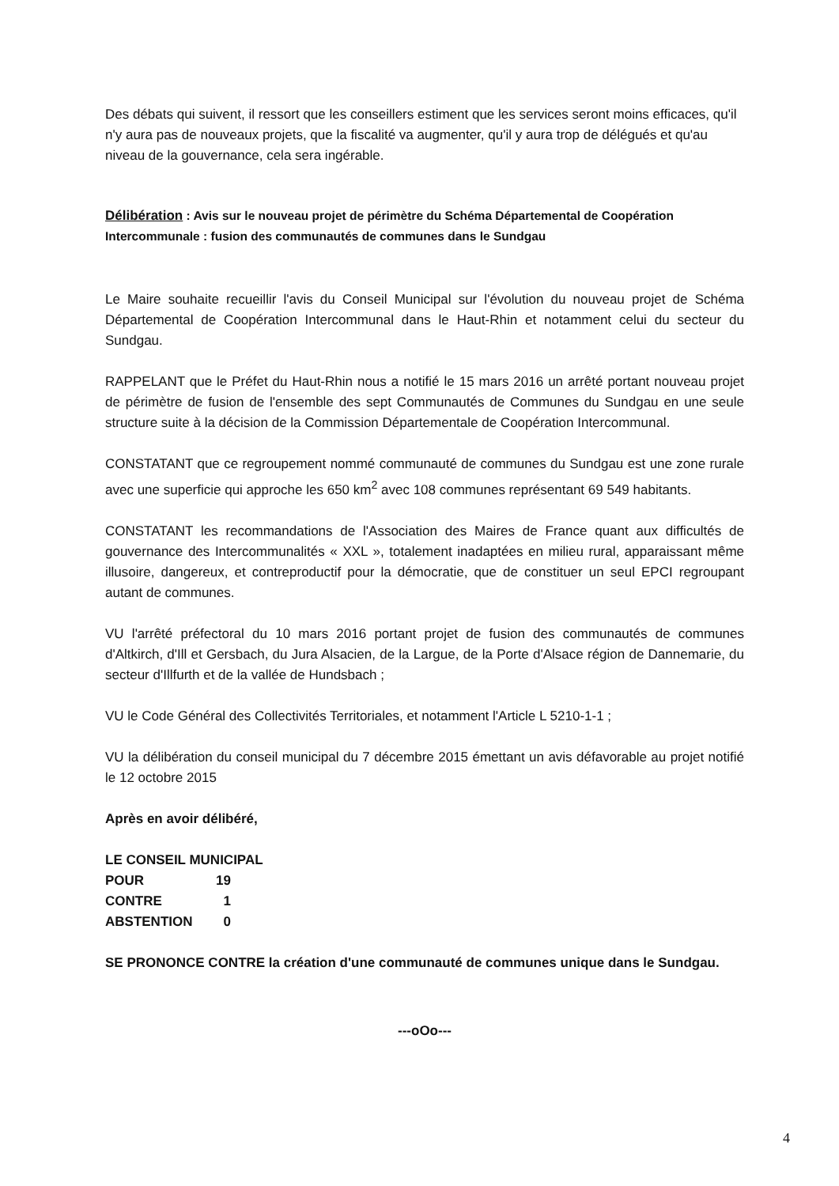Des débats qui suivent, il ressort que les conseillers estiment que les services seront moins efficaces, qu'il n'y aura pas de nouveaux projets, que la fiscalité va augmenter, qu'il y aura trop de délégués et qu'au niveau de la gouvernance, cela sera ingérable.
Délibération : Avis sur le nouveau projet de périmètre du Schéma Départemental de Coopération Intercommunale : fusion des communautés de communes dans le Sundgau
Le Maire souhaite recueillir l'avis du Conseil Municipal sur l'évolution du nouveau projet de Schéma Départemental de Coopération Intercommunal dans le Haut-Rhin et notamment celui du secteur du Sundgau.
RAPPELANT que le Préfet du Haut-Rhin nous a notifié le 15 mars 2016 un arrêté portant nouveau projet de périmètre de fusion de l'ensemble des sept Communautés de Communes du Sundgau en une seule structure suite à la décision de la Commission Départementale de Coopération Intercommunal.
CONSTATANT que ce regroupement nommé communauté de communes du Sundgau est une zone rurale avec une superficie qui approche les 650 km<sup>2</sup> avec 108 communes représentant 69 549 habitants.
CONSTATANT les recommandations de l'Association des Maires de France quant aux difficultés de gouvernance des Intercommunalités « XXL », totalement inadaptées en milieu rural, apparaissant même illusoire, dangereux, et contreproductif pour la démocratie, que de constituer un seul EPCI regroupant autant de communes.
VU l'arrêté préfectoral du 10 mars 2016 portant projet de fusion des communautés de communes d'Altkirch, d'Ill et Gersbach, du Jura Alsacien, de la Largue, de la Porte d'Alsace région de Dannemarie, du secteur d'Illfurth et de la vallée de Hundsbach ;
VU le Code Général des Collectivités Territoriales, et notamment l'Article L 5210-1-1 ;
VU la délibération du conseil municipal du 7 décembre 2015 émettant un avis défavorable au projet notifié le 12 octobre 2015
Après en avoir délibéré,
LE CONSEIL MUNICIPAL
| POUR | 19 |
| CONTRE | 1 |
| ABSTENTION | 0 |
SE PRONONCE CONTRE la création d'une communauté de communes unique dans le Sundgau.
---oOo---
4